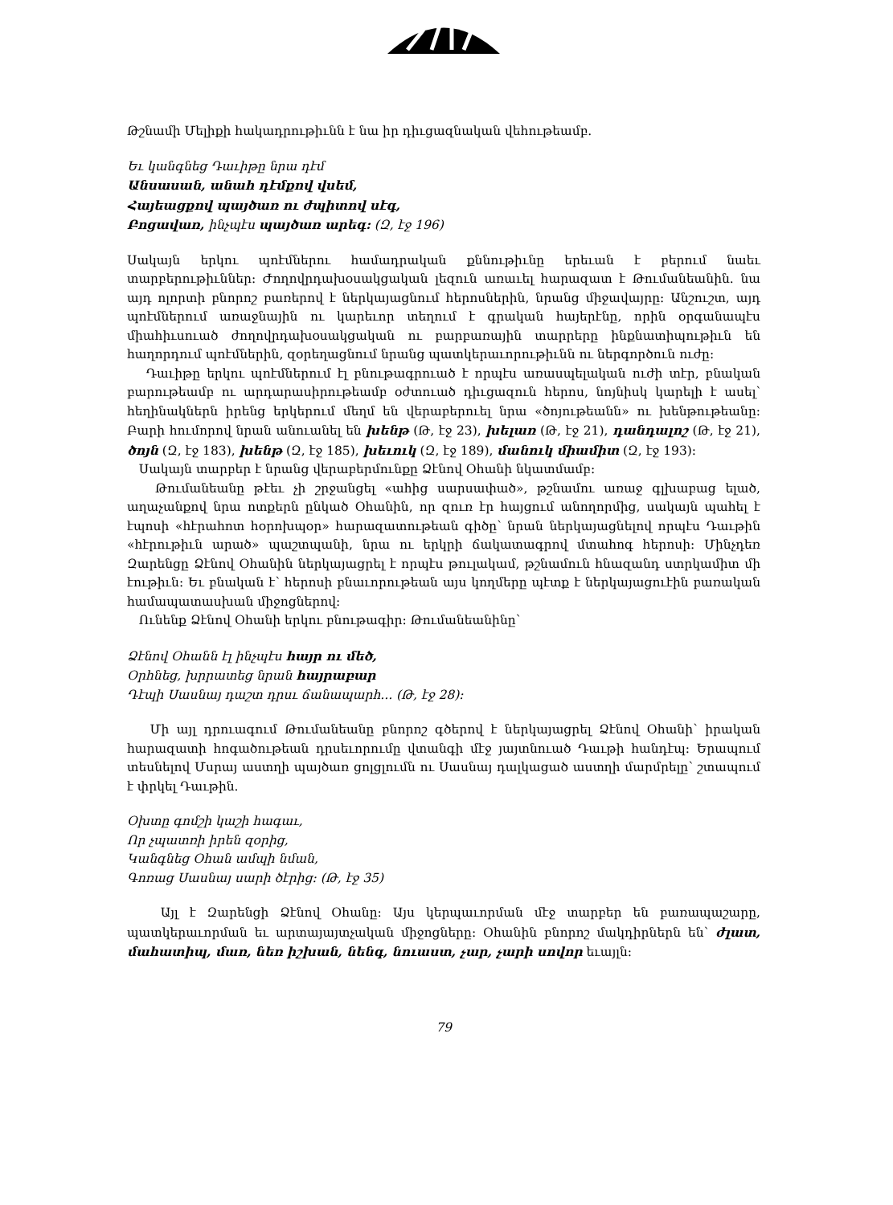Թշնամի Մելիքի հակադրութիւնն է նա իր դիւցազնական վեհութեամբ.
Եւ կանգնեց Դաւիթը նրա դէմ
Անսասան, անահ դէմքով վսեմ,
Հայեացքով պայծառ ու ժպիտով սէգ,
Բոցավառ, ինչպէս պայծառ արեգ: (Զ, էջ 196)
Սակայն երկու պոէմներու համադրական քննութիւնը երեւան է բերում նաեւ տարբերութիւններ: Ժողովրդախօսակցական լեզուն առաւել հարազատ է Թումանեանին. նա այդ ոլորտի բնորոշ բառերով է ներկայացնում հերոսներին, նրանց միջավայրը: Անշուշտ, այդ պոէմներում առաջնային ու կարեւոր տեղում է գրական հայերէնը, որին օրգանապէս միահիւսուած ժողովրդախօսակցական ու բարբառային տարրերը ինքնատիպութիւն են հաղորդում պոէմներին, զօրեղացնում նրանց պատկերաւորութիւնն ու ներգործուն ուժը:
Դաւիթը երկու պոէմներում էլ բնութագրուած է որպէս առասպելական ուժի տէր, բնական բարութեամբ ու արդարասիրութեամբ օժտուած դիւցազուն հերոս, նոյնիսկ կարելի է ասել՝ հեղինակներն իրենց երկերում մեղմ են վերաբերուել նրա «ծոյութեանն» ու խենթութեանը: Բարի հումորով նրան անուանել են խենթ (Թ, էջ 23), խելառ (Թ, էջ 21), դանդալոշ (Թ, էջ 21), ծոյն (Զ, էջ 183), խենթ (Զ, էջ 185), խեւուկ (Զ, էջ 189), մանուկ միամիտ (Զ, էջ 193):
Սակայն տարբեր է նրանց վերաբերմունքը Ձէնով Օհանի նկատմամբ:
Թումանեանը թէեւ չի շրջանցել «ահից սարսափած», թշնամու առաջ գլխաբաց ելած, աղաչանքով նրա ոտքերն ընկած Օհանին, որ զուռ էր հայցում անողորմից, սակայն պահել է էպոսի «հէրահոտ հօրոխպօր» հարազատութեան գիծը՝ նրան ներկայացնելով որպէս Դաւթին «հէրութիւն արած» պաշտպանի, նրա ու երկրի ճակատագրով մտահոգ հերոսի: Մինչդեռ Զարենցը Ձէնով Օհանին ներկայացրել է որպէս թուլակամ, թշնամուն հնազանդ ստրկամիտ մի էութիւն: Եւ բնական է՝ հերոսի բնաւորութեան այս կողմերը պէտք է ներկայացուէին բառական համապատասխան միջոցներով:
Ունենք Ձէնով Օհանի երկու բնութագիր: Թումանեանինը՝
Ձէնով Օհանն էլ ինչպէս հայր ու մեծ,
Օրհնեց, խրրատեց նրան հայրաբար
Դէպի Սասնայ դաշտ դրսւ ճանապարհ... (Թ, էջ 28):
Մի այլ դրուագում Թումանեանը բնորոշ գծերով է ներկայացրել Ձէնով Օհանի՝ իրական հարազատի հոգածութեան դրսեւորումը վտանգի մէջ յայտնուած Դաւթի հանդէպ: Երապում տեսնելով Մսրայ աստղի պայծառ ցոլցլումն ու Սասնայ դալկացած աստղի մարմրելը՝ շտապում է փրկել Դաւթին.
Օխտը գոմշի կաշի հագաւ,
Որ չպատռի իրեն զօրից,
Կանգնեց Օհան ամպի նման,
Գոռաց Սասնայ սարի ծէրից: (Թ, էջ 35)
Այլ է Զարենցի Ձէնով Օհանը: Այս կերպաւորման մէջ տարբեր են բառապաշարը, պատկերաւորման եւ արտայայտչական միջոցները: Օհանին բնորոշ մակդիրներն են՝ ժլատ, մահատիպ, մառ, նեռ իշխան, նենգ, նուաստ, չար, չարի սովոր եւայլն:
79